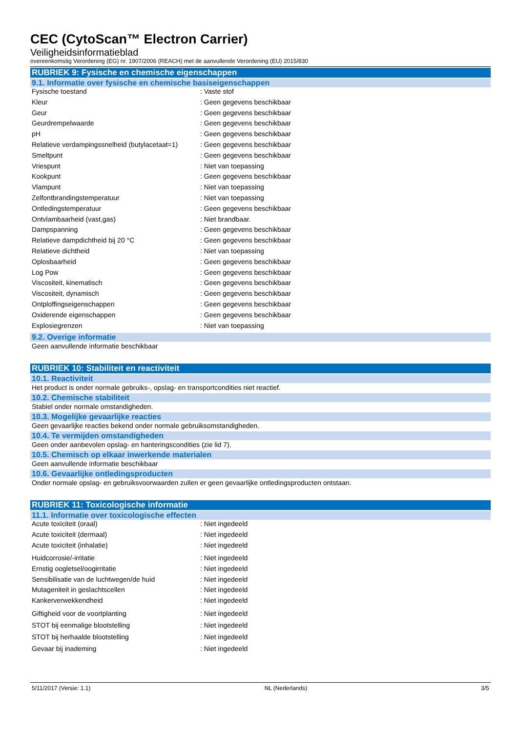CEC (CytoScan™ Electron Carrier)
Veiligheidsinformatieblad
overeenkomstig Verordening (EG) nr. 1907/2006 (REACH) met de aanvullende Verordening (EU) 2015/830
RUBRIEK 9: Fysische en chemische eigenschappen
9.1. Informatie over fysische en chemische basiseigenschappen
| Fysische toestand | : Vaste stof |
| Kleur | : Geen gegevens beschikbaar |
| Geur | : Geen gegevens beschikbaar |
| Geurdrempelwaarde | : Geen gegevens beschikbaar |
| pH | : Geen gegevens beschikbaar |
| Relatieve verdampingssnelheid (butylacetaat=1) | : Geen gegevens beschikbaar |
| Smeltpunt | : Geen gegevens beschikbaar |
| Vriespunt | : Niet van toepassing |
| Kookpunt | : Geen gegevens beschikbaar |
| Vlampunt | : Niet van toepassing |
| Zelfontbrandingstemperatuur | : Niet van toepassing |
| Ontledingstemperatuur | : Geen gegevens beschikbaar |
| Ontvlambaarheid (vast,gas) | : Niet brandbaar. |
| Dampspanning | : Geen gegevens beschikbaar |
| Relatieve dampdichtheid bij 20 °C | : Geen gegevens beschikbaar |
| Relatieve dichtheid | : Niet van toepassing |
| Oplosbaarheid | : Geen gegevens beschikbaar |
| Log Pow | : Geen gegevens beschikbaar |
| Viscositeit, kinematisch | : Geen gegevens beschikbaar |
| Viscositeit, dynamisch | : Geen gegevens beschikbaar |
| Ontploffingseigenschappen | : Geen gegevens beschikbaar |
| Oxiderende eigenschappen | : Geen gegevens beschikbaar |
| Explosiegrenzen | : Niet van toepassing |
9.2. Overige informatie
Geen aanvullende informatie beschikbaar
RUBRIEK 10: Stabiliteit en reactiviteit
10.1. Reactiviteit
Het product is onder normale gebruiks-, opslag- en transportcondities niet reactief.
10.2. Chemische stabiliteit
Stabiel onder normale omstandigheden.
10.3. Mogelijke gevaarlijke reacties
Geen gevaarlijke reacties bekend onder normale gebruiksomstandigheden.
10.4. Te vermijden omstandigheden
Geen onder aanbevolen opslag- en hanteringscondities (zie lid 7).
10.5. Chemisch op elkaar inwerkende materialen
Geen aanvullende informatie beschikbaar
10.6. Gevaarlijke ontledingsproducten
Onder normale opslag- en gebruiksvoorwaarden zullen er geen gevaarlijke ontledingsproducten ontstaan.
RUBRIEK 11: Toxicologische informatie
11.1. Informatie over toxicologische effecten
| Acute toxiciteit (oraal) | : Niet ingedeeld |
| Acute toxiciteit (dermaal) | : Niet ingedeeld |
| Acute toxiciteit (inhalatie) | : Niet ingedeeld |
| Huidcorrosie/-irritatie | : Niet ingedeeld |
| Ernstig oogletsel/oogirritatie | : Niet ingedeeld |
| Sensibilisatie van de luchtwegen/de huid | : Niet ingedeeld |
| Mutageniteit in geslachtscellen | : Niet ingedeeld |
| Kankerverwekkendheid | : Niet ingedeeld |
| Giftigheid voor de voortplanting | : Niet ingedeeld |
| STOT bij eenmalige blootstelling | : Niet ingedeeld |
| STOT bij herhaalde blootstelling | : Niet ingedeeld |
| Gevaar bij inademing | : Niet ingedeeld |
5/11/2017 (Versie: 1.1) NL (Nederlands) 3/5